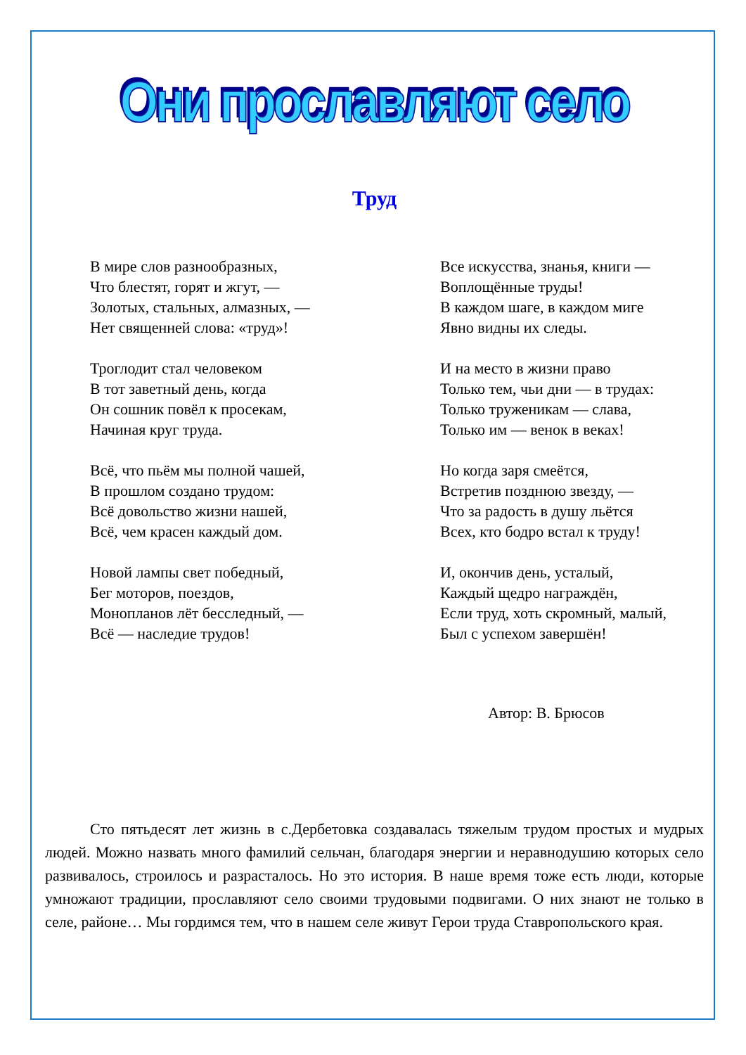Они прославляют село
Труд
В мире слов разнообразных,
Что блестят, горят и жгут, —
Золотых, стальных, алмазных, —
Нет священней слова: «труд»!
Троглодит стал человеком
В тот заветный день, когда
Он сошник повёл к просекам,
Начиная круг труда.
Всё, что пьём мы полной чашей,
В прошлом создано трудом:
Всё довольство жизни нашей,
Всё, чем красен каждый дом.
Новой лампы свет победный,
Бег моторов, поездов,
Монопланов лёт бесследный, —
Всё — наследие трудов!
Все искусства, знанья, книги —
Воплощённые труды!
В каждом шаге, в каждом миге
Явно видны их следы.
И на место в жизни право
Только тем, чьи дни — в трудах:
Только труженикам — слава,
Только им — венок в веках!
Но когда заря смеётся,
Встретив позднюю звезду, —
Что за радость в душу льётся
Всех, кто бодро встал к труду!
И, окончив день, усталый,
Каждый щедро награждён,
Если труд, хоть скромный, малый,
Был с успехом завершён!
Автор: В. Брюсов
Сто пятьдесят лет жизнь в с.Дербетовка создавалась тяжелым трудом простых и мудрых людей. Можно назвать много фамилий сельчан, благодаря энергии и неравнодушию которых село развивалось, строилось и разрасталось. Но это история. В наше время тоже есть люди, которые умножают традиции, прославляют село своими трудовыми подвигами. О них знают не только в селе, районе… Мы гордимся тем, что в нашем селе живут Герои труда Ставропольского края.